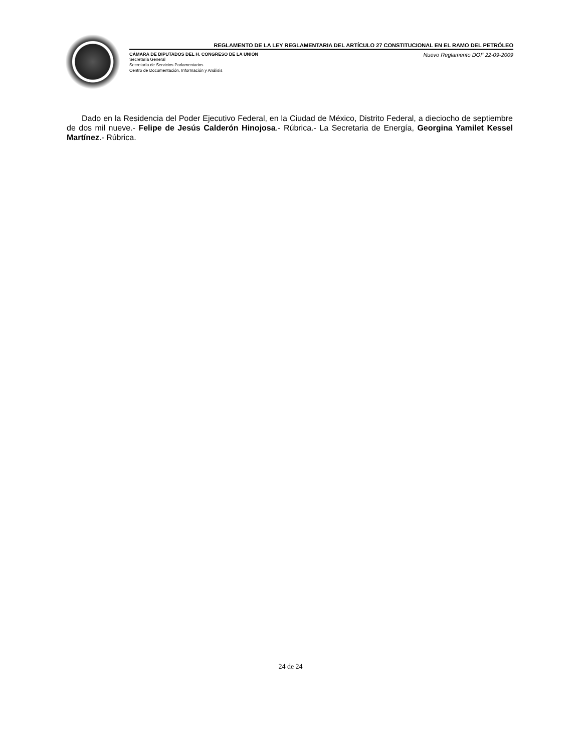REGLAMENTO DE LA LEY REGLAMENTARIA DEL ARTÍCULO 27 CONSTITUCIONAL EN EL RAMO DEL PETRÓLEO
CÁMARA DE DIPUTADOS DEL H. CONGRESO DE LA UNIÓN
Secretaría General
Secretaría de Servicios Parlamentarios
Centro de Documentación, Información y Análisis
Nuevo Reglamento DOF 22-09-2009
Dado en la Residencia del Poder Ejecutivo Federal, en la Ciudad de México, Distrito Federal, a dieciocho de septiembre de dos mil nueve.- Felipe de Jesús Calderón Hinojosa.- Rúbrica.- La Secretaria de Energía, Georgina Yamilet Kessel Martínez.- Rúbrica.
24 de 24